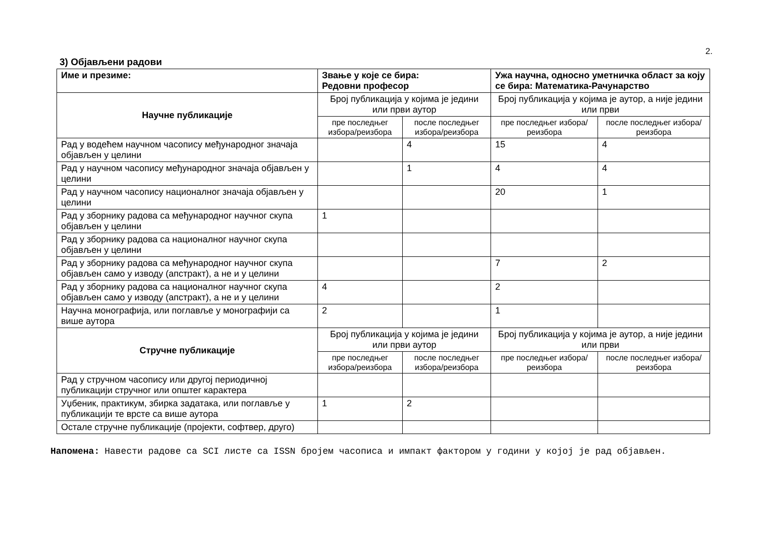2.
3) Објављени радови
| Име и презиме: | Звање у које се бира: Редовни професор | | Ужа научна, односно уметничка област за коју се бира: Математика-Рачунарство | |
| --- | --- | --- | --- | --- |
| Научне публикације | Број публикација у којима је једини или први аутор | | Број публикација у којима је аутор, а није једини или први | |
| | пре последњег избора/реизбора | после последњег избора/реизбора | пре последњег избора/реизбора | после последњег избора/реизбора |
| Рад у водећем научном часопису међународног значаја објављен у целини | | 4 | 15 | 4 |
| Рад у научном часопису међународног значаја објављен у целини | | 1 | 4 | 4 |
| Рад у научном часопису националног значаја објављен у целини | | | 20 | 1 |
| Рад у зборнику радова са међународног научног скупа објављен у целини | 1 | | | |
| Рад у зборнику радова са националног научног скупа објављен у целини | | | | |
| Рад у зборнику радова са међународног научног скупа објављен само у изводу (апстракт), а не и у целини | | | 7 | 2 |
| Рад у зборнику радова са националног научног скупа објављен само у изводу (апстракт), а не и у целини | 4 | | 2 | |
| Научна монографија, или поглавље у монографији са више аутора | 2 | | 1 | |
| Стручне публикације | Број публикација у којима је једини или први аутор | | Број публикација у којима је аутор, а није једини или први | |
| | пре последњег избора/реизбора | после последњег избора/реизбора | пре последњег избора/реизбора | после последњег избора/реизбора |
| Рад у стручном часопису или другој периодичној публикацији стручног или општег карактера | | | | |
| Уџбеник, практикум, збирка задатака, или поглавље у публикацији те врсте са више аутора | 1 | 2 | | |
| Остале стручне публикације (пројекти, софтвер, друго) | | | | |
Напомена: Навести радове са SCI листе са ISSN бројем часописа и импакт фактором у години у којој је рад објављен.